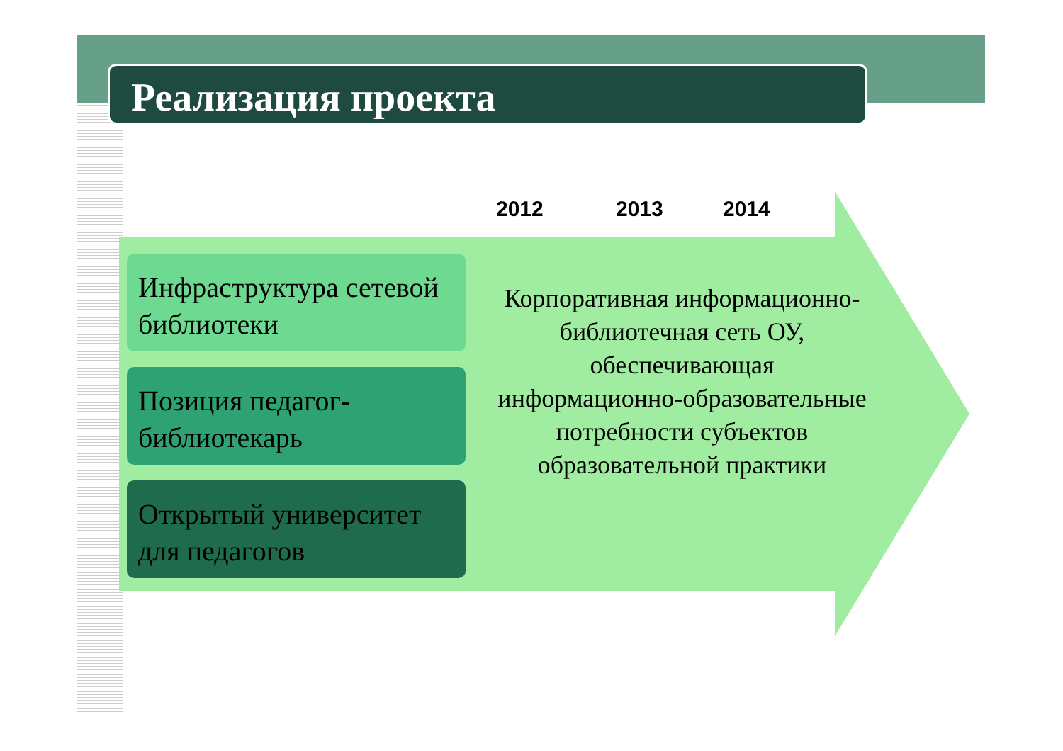Реализация проекта
2012 2013 2014
Инфраструктура сетевой библиотеки
Позиция педагог-библиотекарь
Открытый университет для педагогов
Корпоративная информационно-библиотечная сеть ОУ, обеспечивающая информационно-образовательные потребности субъектов образовательной практики